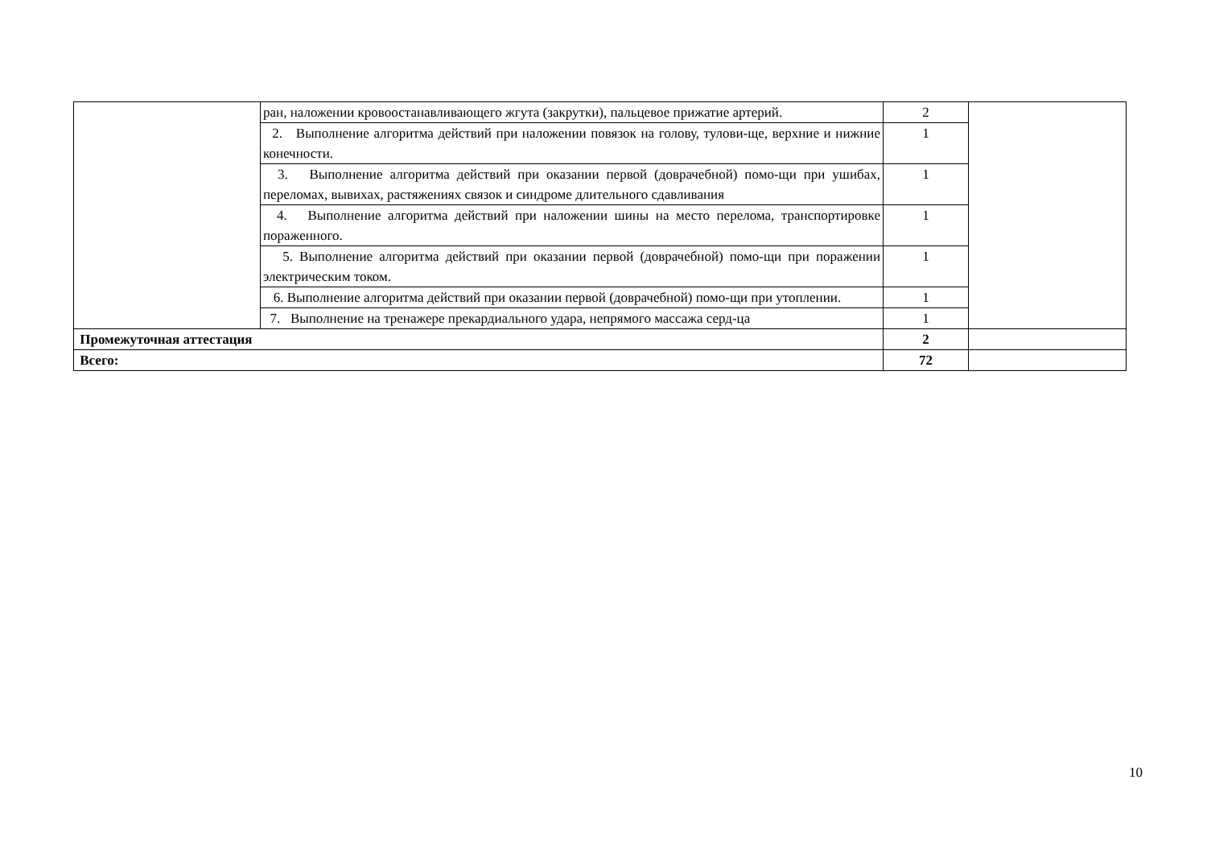| | ран, наложении кровоостанавливающего жгута (закрутки), пальцевое прижатие артерий. | 2 | |
| | 2. Выполнение алгоритма действий при наложении повязок на голову, тулови-ще, верхние и нижние конечности. | 1 | |
| | 3. Выполнение алгоритма действий при оказании первой (доврачебной) помо-щи при ушибах, переломах, вывихах, растяжениях связок и синдроме длительного сдавливания | 1 | |
| | 4. Выполнение алгоритма действий при наложении шины на место перелома, транспортировке пораженного. | 1 | |
| | 5. Выполнение алгоритма действий при оказании первой (доврачебной) помо-щи при поражении электрическим током. | 1 | |
| | 6. Выполнение алгоритма действий при оказании первой (доврачебной) помо-щи при утоплении. | 1 | |
| | 7. Выполнение на тренажере прекардиального удара, непрямого массажа серд-ца | 1 | |
| Промежуточная аттестация | | 2 | |
| Всего: | | 72 | |
10